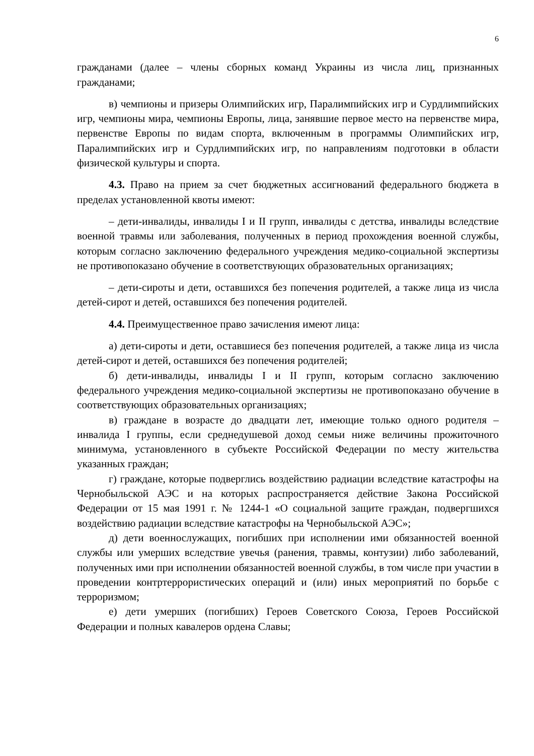6
гражданами (далее – члены сборных команд Украины из числа лиц, признанных гражданами;
в) чемпионы и призеры Олимпийских игр, Паралимпийских игр и Сурдлимпийских игр, чемпионы мира, чемпионы Европы, лица, занявшие первое место на первенстве мира, первенстве Европы по видам спорта, включенным в программы Олимпийских игр, Паралимпийских игр и Сурдлимпийских игр, по направлениям подготовки в области физической культуры и спорта.
4.3. Право на прием за счет бюджетных ассигнований федерального бюджета в пределах установленной квоты имеют:
– дети-инвалиды, инвалиды I и II групп, инвалиды с детства, инвалиды вследствие военной травмы или заболевания, полученных в период прохождения военной службы, которым согласно заключению федерального учреждения медико-социальной экспертизы не противопоказано обучение в соответствующих образовательных организациях;
– дети-сироты и дети, оставшихся без попечения родителей, а также лица из числа детей-сирот и детей, оставшихся без попечения родителей.
4.4. Преимущественное право зачисления имеют лица:
а) дети-сироты и дети, оставшиеся без попечения родителей, а также лица из числа детей-сирот и детей, оставшихся без попечения родителей;
б) дети-инвалиды, инвалиды I и II групп, которым согласно заключению федерального учреждения медико-социальной экспертизы не противопоказано обучение в соответствующих образовательных организациях;
в) граждане в возрасте до двадцати лет, имеющие только одного родителя – инвалида I группы, если среднедушевой доход семьи ниже величины прожиточного минимума, установленного в субъекте Российской Федерации по месту жительства указанных граждан;
г) граждане, которые подверглись воздействию радиации вследствие катастрофы на Чернобыльской АЭС и на которых распространяется действие Закона Российской Федерации от 15 мая 1991 г. № 1244-1 «О социальной защите граждан, подвергшихся воздействию радиации вследствие катастрофы на Чернобыльской АЭС»;
д) дети военнослужащих, погибших при исполнении ими обязанностей военной службы или умерших вследствие увечья (ранения, травмы, контузии) либо заболеваний, полученных ими при исполнении обязанностей военной службы, в том числе при участии в проведении контртеррористических операций и (или) иных мероприятий по борьбе с терроризмом;
е) дети умерших (погибших) Героев Советского Союза, Героев Российской Федерации и полных кавалеров ордена Славы;